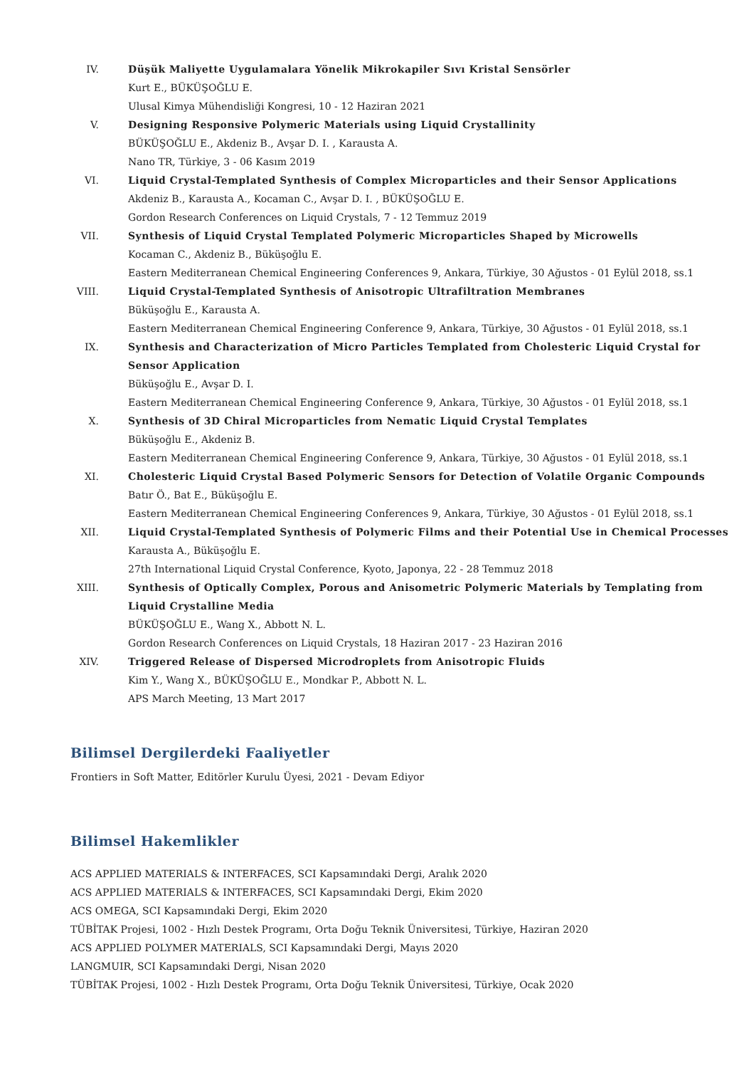IV. Düşük Maliyette Uygulamalara Yönelik Mikrokapiler Sıvı Kristal Sensörler
Kurt E., BÜKÜŞOĞLU E.
Ulusal Kimya Mühendisliği Kongresi, 10 - 12 Haziran 2021
V. Designing Responsive Polymeric Materials using Liquid Crystallinity
BÜKÜŞOĞLU E., Akdeniz B., Avşar D. I. , Karausta A.
Nano TR, Türkiye, 3 - 06 Kasım 2019
VI. Liquid Crystal-Templated Synthesis of Complex Microparticles and their Sensor Applications
Akdeniz B., Karausta A., Kocaman C., Avşar D. I. , BÜKÜŞOĞLU E.
Gordon Research Conferences on Liquid Crystals, 7 - 12 Temmuz 2019
VII. Synthesis of Liquid Crystal Templated Polymeric Microparticles Shaped by Microwells
Kocaman C., Akdeniz B., Büküşoğlu E.
Eastern Mediterranean Chemical Engineering Conferences 9, Ankara, Türkiye, 30 Ağustos - 01 Eylül 2018, ss.1
VIII.
Liquid Crystal-Templated Synthesis of Anisotropic Ultrafiltration Membranes
Büküşoğlu E., Karausta A.
Eastern Mediterranean Chemical Engineering Conference 9, Ankara, Türkiye, 30 Ağustos - 01 Eylül 2018, ss.1
IX. Synthesis and Characterization of Micro Particles Templated from Cholesteric Liquid Crystal for Sensor Application
Büküşoğlu E., Avşar D. I.
Eastern Mediterranean Chemical Engineering Conference 9, Ankara, Türkiye, 30 Ağustos - 01 Eylül 2018, ss.1
X. Synthesis of 3D Chiral Microparticles from Nematic Liquid Crystal Templates
Büküşoğlu E., Akdeniz B.
Eastern Mediterranean Chemical Engineering Conference 9, Ankara, Türkiye, 30 Ağustos - 01 Eylül 2018, ss.1
XI. Cholesteric Liquid Crystal Based Polymeric Sensors for Detection of Volatile Organic Compounds
Batır Ö., Bat E., Büküşoğlu E.
Eastern Mediterranean Chemical Engineering Conferences 9, Ankara, Türkiye, 30 Ağustos - 01 Eylül 2018, ss.1
XII. Liquid Crystal-Templated Synthesis of Polymeric Films and their Potential Use in Chemical Processes
Karausta A., Büküşoğlu E.
27th International Liquid Crystal Conference, Kyoto, Japonya, 22 - 28 Temmuz 2018
XIII.
Synthesis of Optically Complex, Porous and Anisometric Polymeric Materials by Templating from Liquid Crystalline Media
BÜKÜŞOĞLU E., Wang X., Abbott N. L.
Gordon Research Conferences on Liquid Crystals, 18 Haziran 2017 - 23 Haziran 2016
XIV. Triggered Release of Dispersed Microdroplets from Anisotropic Fluids
Kim Y., Wang X., BÜKÜŞOĞLU E., Mondkar P., Abbott N. L.
APS March Meeting, 13 Mart 2017
Bilimsel Dergilerdeki Faaliyetler
Frontiers in Soft Matter, Editörler Kurulu Üyesi, 2021 - Devam Ediyor
Bilimsel Hakemlikler
ACS APPLIED MATERIALS & INTERFACES, SCI Kapsamındaki Dergi, Aralık 2020
ACS APPLIED MATERIALS & INTERFACES, SCI Kapsamındaki Dergi, Ekim 2020
ACS OMEGA, SCI Kapsamındaki Dergi, Ekim 2020
TÜBİTAK Projesi, 1002 - Hızlı Destek Programı, Orta Doğu Teknik Üniversitesi, Türkiye, Haziran 2020
ACS APPLIED POLYMER MATERIALS, SCI Kapsamındaki Dergi, Mayıs 2020
LANGMUIR, SCI Kapsamındaki Dergi, Nisan 2020
TÜBİTAK Projesi, 1002 - Hızlı Destek Programı, Orta Doğu Teknik Üniversitesi, Türkiye, Ocak 2020